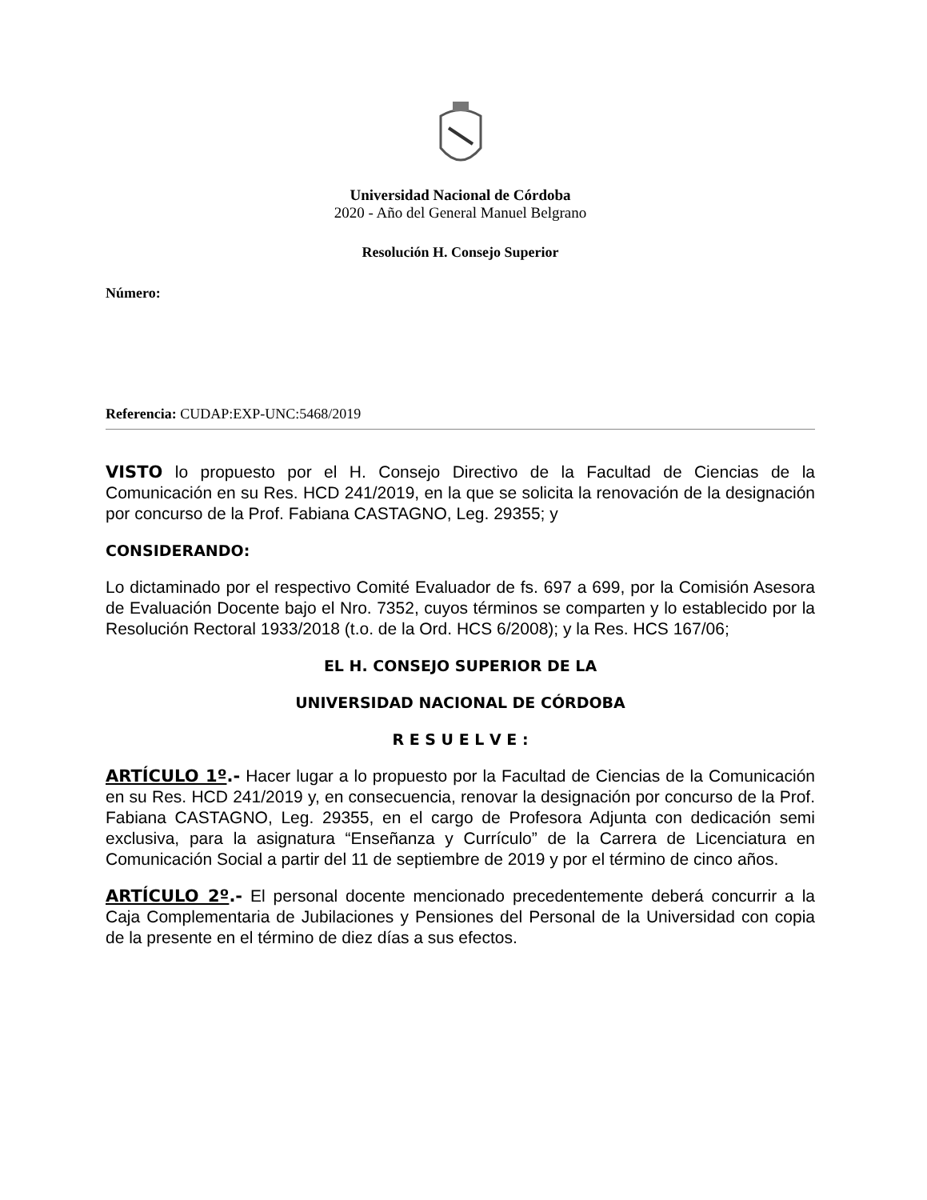Universidad Nacional de Córdoba
2020 - Año del General Manuel Belgrano
Resolución H. Consejo Superior
Número:
Referencia: CUDAP:EXP-UNC:5468/2019
VISTO lo propuesto por el H. Consejo Directivo de la Facultad de Ciencias de la Comunicación en su Res. HCD 241/2019, en la que se solicita la renovación de la designación por concurso de la Prof. Fabiana CASTAGNO, Leg. 29355; y
CONSIDERANDO:
Lo dictaminado por el respectivo Comité Evaluador de fs. 697 a 699, por la Comisión Asesora de Evaluación Docente bajo el Nro. 7352, cuyos términos se comparten y lo establecido por la Resolución Rectoral 1933/2018 (t.o. de la Ord. HCS 6/2008); y la Res. HCS 167/06;
EL H. CONSEJO SUPERIOR DE LA
UNIVERSIDAD NACIONAL DE CÓRDOBA
R E S U E L V E :
ARTÍCULO 1º.- Hacer lugar a lo propuesto por la Facultad de Ciencias de la Comunicación en su Res. HCD 241/2019 y, en consecuencia, renovar la designación por concurso de la Prof. Fabiana CASTAGNO, Leg. 29355, en el cargo de Profesora Adjunta con dedicación semi exclusiva, para la asignatura “Enseñanza y Currículo” de la Carrera de Licenciatura en Comunicación Social a partir del 11 de septiembre de 2019 y por el término de cinco años.
ARTÍCULO 2º.- El personal docente mencionado precedentemente deberá concurrir a la Caja Complementaria de Jubilaciones y Pensiones del Personal de la Universidad con copia de la presente en el término de diez días a sus efectos.